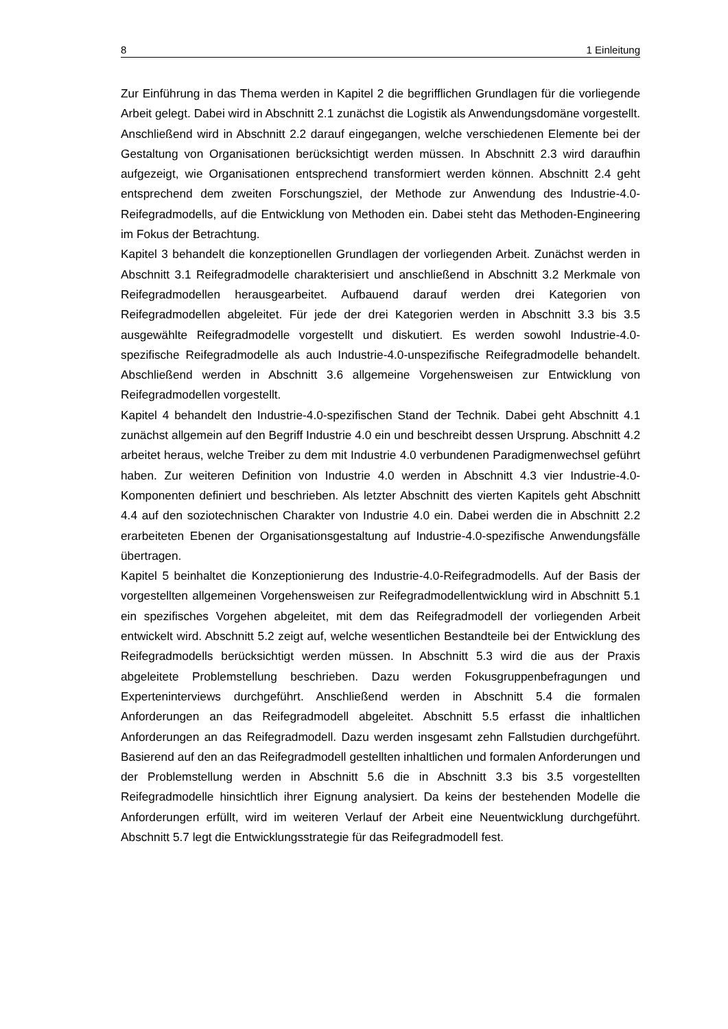8 1 Einleitung
Zur Einführung in das Thema werden in Kapitel 2 die begrifflichen Grundlagen für die vorliegende Arbeit gelegt. Dabei wird in Abschnitt 2.1 zunächst die Logistik als Anwendungsdomäne vorgestellt. Anschließend wird in Abschnitt 2.2 darauf eingegangen, welche verschiedenen Elemente bei der Gestaltung von Organisationen berücksichtigt werden müssen. In Abschnitt 2.3 wird daraufhin aufgezeigt, wie Organisationen entsprechend transformiert werden können. Abschnitt 2.4 geht entsprechend dem zweiten Forschungsziel, der Methode zur Anwendung des Industrie-4.0-Reifegradmodells, auf die Entwicklung von Methoden ein. Dabei steht das Methoden-Engineering im Fokus der Betrachtung.
Kapitel 3 behandelt die konzeptionellen Grundlagen der vorliegenden Arbeit. Zunächst werden in Abschnitt 3.1 Reifegradmodelle charakterisiert und anschließend in Abschnitt 3.2 Merkmale von Reifegradmodellen herausgearbeitet. Aufbauend darauf werden drei Kategorien von Reifegradmodellen abgeleitet. Für jede der drei Kategorien werden in Abschnitt 3.3 bis 3.5 ausgewählte Reifegradmodelle vorgestellt und diskutiert. Es werden sowohl Industrie-4.0-spezifische Reifegradmodelle als auch Industrie-4.0-unspezifische Reifegradmodelle behandelt. Abschließend werden in Abschnitt 3.6 allgemeine Vorgehensweisen zur Entwicklung von Reifegradmodellen vorgestellt.
Kapitel 4 behandelt den Industrie-4.0-spezifischen Stand der Technik. Dabei geht Abschnitt 4.1 zunächst allgemein auf den Begriff Industrie 4.0 ein und beschreibt dessen Ursprung. Abschnitt 4.2 arbeitet heraus, welche Treiber zu dem mit Industrie 4.0 verbundenen Paradigmenwechsel geführt haben. Zur weiteren Definition von Industrie 4.0 werden in Abschnitt 4.3 vier Industrie-4.0-Komponenten definiert und beschrieben. Als letzter Abschnitt des vierten Kapitels geht Abschnitt 4.4 auf den soziotechnischen Charakter von Industrie 4.0 ein. Dabei werden die in Abschnitt 2.2 erarbeiteten Ebenen der Organisationsgestaltung auf Industrie-4.0-spezifische Anwendungsfälle übertragen.
Kapitel 5 beinhaltet die Konzeptionierung des Industrie-4.0-Reifegradmodells. Auf der Basis der vorgestellten allgemeinen Vorgehensweisen zur Reifegradmodellentwicklung wird in Abschnitt 5.1 ein spezifisches Vorgehen abgeleitet, mit dem das Reifegradmodell der vorliegenden Arbeit entwickelt wird. Abschnitt 5.2 zeigt auf, welche wesentlichen Bestandteile bei der Entwicklung des Reifegradmodells berücksichtigt werden müssen. In Abschnitt 5.3 wird die aus der Praxis abgeleitete Problemstellung beschrieben. Dazu werden Fokusgruppenbefragungen und Experteninterviews durchgeführt. Anschließend werden in Abschnitt 5.4 die formalen Anforderungen an das Reifegradmodell abgeleitet. Abschnitt 5.5 erfasst die inhaltlichen Anforderungen an das Reifegradmodell. Dazu werden insgesamt zehn Fallstudien durchgeführt. Basierend auf den an das Reifegradmodell gestellten inhaltlichen und formalen Anforderungen und der Problemstellung werden in Abschnitt 5.6 die in Abschnitt 3.3 bis 3.5 vorgestellten Reifegradmodelle hinsichtlich ihrer Eignung analysiert. Da keins der bestehenden Modelle die Anforderungen erfüllt, wird im weiteren Verlauf der Arbeit eine Neuentwicklung durchgeführt. Abschnitt 5.7 legt die Entwicklungsstrategie für das Reifegradmodell fest.